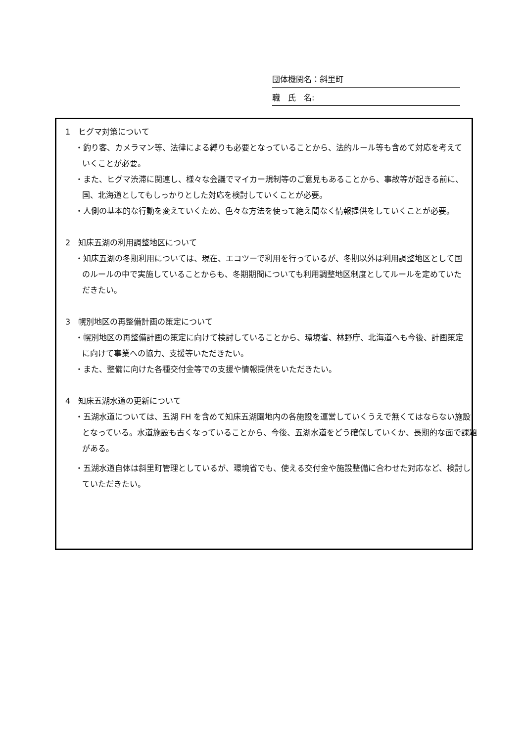団体機関名：斜里町
職　氏　名:
1　ヒグマ対策について
・釣り客、カメラマン等、法律による縛りも必要となっていることから、法的ルール等も含めて対応を考えていくことが必要。
・また、ヒグマ渋滞に関連し、様々な会議でマイカー規制等のご意見もあることから、事故等が起きる前に、国、北海道としてもしっかりとした対応を検討していくことが必要。
・人側の基本的な行動を変えていくため、色々な方法を使って絶え間なく情報提供をしていくことが必要。
2　知床五湖の利用調整地区について
・知床五湖の冬期利用については、現在、エコツーで利用を行っているが、冬期以外は利用調整地区として国のルールの中で実施していることからも、冬期期間についても利用調整地区制度としてルールを定めていただきたい。
3　幌別地区の再整備計画の策定について
・幌別地区の再整備計画の策定に向けて検討していることから、環境省、林野庁、北海道へも今後、計画策定に向けて事業への協力、支援等いただきたい。
・また、整備に向けた各種交付金等での支援や情報提供をいただきたい。
4　知床五湖水道の更新について
・五湖水道については、五湖 FH を含めて知床五湖園地内の各施設を運営していくうえで無くてはならない施設となっている。水道施設も古くなっていることから、今後、五湖水道をどう確保していくか、長期的な面で課題がある。
・五湖水道自体は斜里町管理としているが、環境省でも、使える交付金や施設整備に合わせた対応など、検討していただきたい。